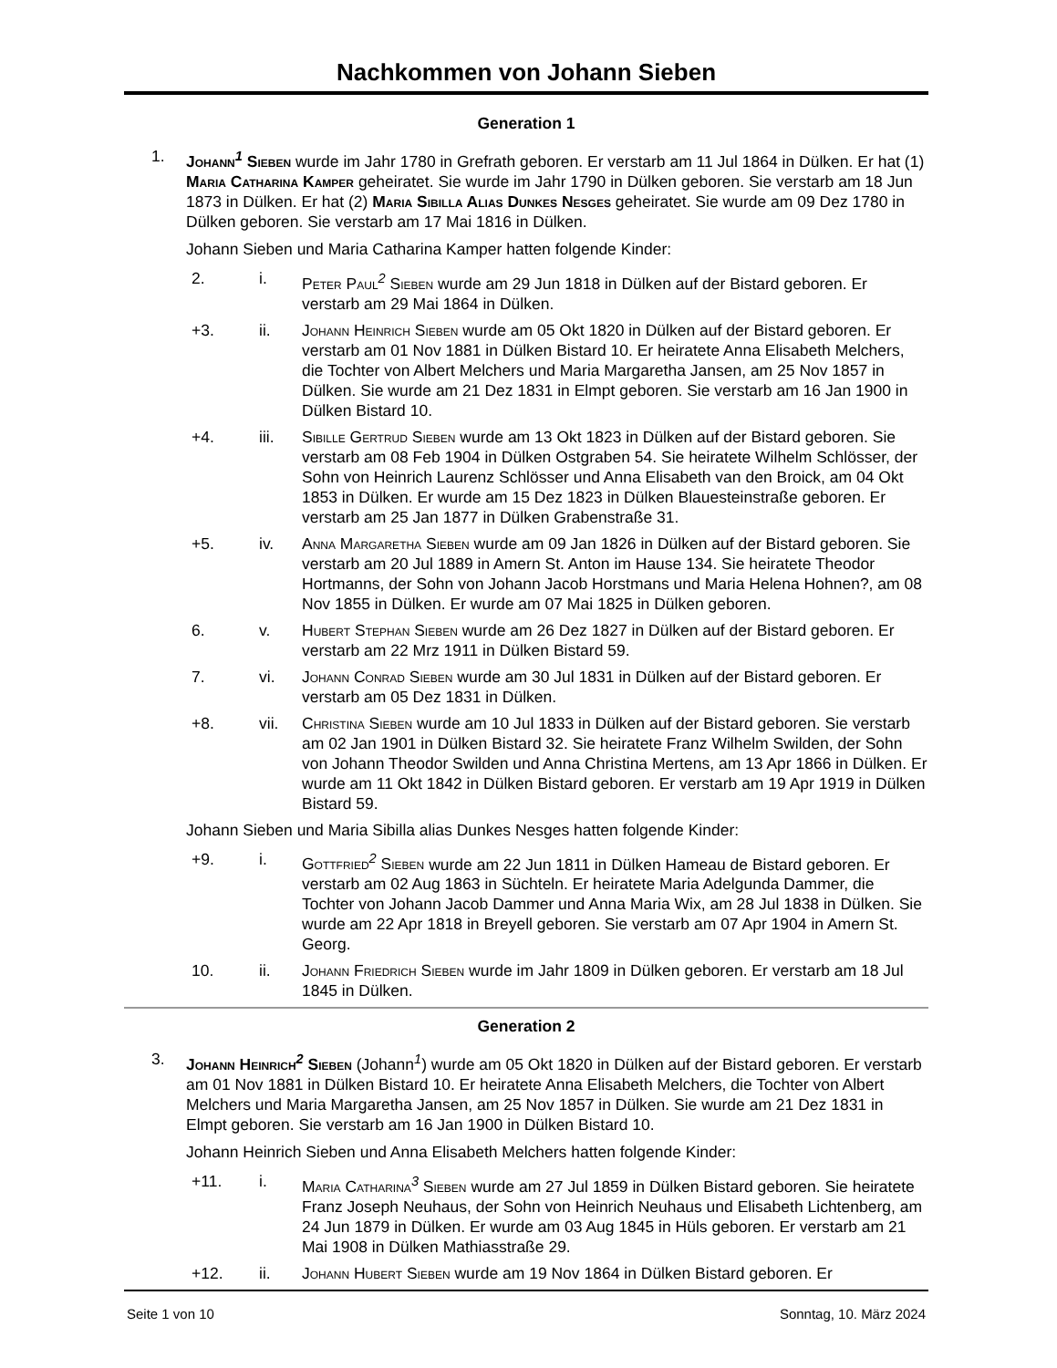Nachkommen von Johann Sieben
Generation 1
1. Johann<sup>1</sup> Sieben wurde im Jahr 1780 in Grefrath geboren. Er verstarb am 11 Jul 1864 in Dülken. Er hat (1) Maria Catharina Kamper geheiratet. Sie wurde im Jahr 1790 in Dülken geboren. Sie verstarb am 18 Jun 1873 in Dülken. Er hat (2) Maria Sibilla Alias Dunkes Nesges geheiratet. Sie wurde am 09 Dez 1780 in Dülken geboren. Sie verstarb am 17 Mai 1816 in Dülken.
Johann Sieben und Maria Catharina Kamper hatten folgende Kinder:
2. i. Peter Paul<sup>2</sup> Sieben wurde am 29 Jun 1818 in Dülken auf der Bistard geboren. Er verstarb am 29 Mai 1864 in Dülken.
+3. ii. Johann Heinrich Sieben wurde am 05 Okt 1820 in Dülken auf der Bistard geboren. Er verstarb am 01 Nov 1881 in Dülken Bistard 10. Er heiratete Anna Elisabeth Melchers, die Tochter von Albert Melchers und Maria Margaretha Jansen, am 25 Nov 1857 in Dülken. Sie wurde am 21 Dez 1831 in Elmpt geboren. Sie verstarb am 16 Jan 1900 in Dülken Bistard 10.
+4. iii. Sibille Gertrud Sieben wurde am 13 Okt 1823 in Dülken auf der Bistard geboren. Sie verstarb am 08 Feb 1904 in Dülken Ostgraben 54. Sie heiratete Wilhelm Schlösser, der Sohn von Heinrich Laurenz Schlösser und Anna Elisabeth van den Broick, am 04 Okt 1853 in Dülken. Er wurde am 15 Dez 1823 in Dülken Blauesteinstraße geboren. Er verstarb am 25 Jan 1877 in Dülken Grabenstraße 31.
+5. iv. Anna Margaretha Sieben wurde am 09 Jan 1826 in Dülken auf der Bistard geboren. Sie verstarb am 20 Jul 1889 in Amern St. Anton im Hause 134. Sie heiratete Theodor Hortmanns, der Sohn von Johann Jacob Horstmans und Maria Helena Hohnen?, am 08 Nov 1855 in Dülken. Er wurde am 07 Mai 1825 in Dülken geboren.
6. v. Hubert Stephan Sieben wurde am 26 Dez 1827 in Dülken auf der Bistard geboren. Er verstarb am 22 Mrz 1911 in Dülken Bistard 59.
7. vi. Johann Conrad Sieben wurde am 30 Jul 1831 in Dülken auf der Bistard geboren. Er verstarb am 05 Dez 1831 in Dülken.
+8. vii. Christina Sieben wurde am 10 Jul 1833 in Dülken auf der Bistard geboren. Sie verstarb am 02 Jan 1901 in Dülken Bistard 32. Sie heiratete Franz Wilhelm Swilden, der Sohn von Johann Theodor Swilden und Anna Christina Mertens, am 13 Apr 1866 in Dülken. Er wurde am 11 Okt 1842 in Dülken Bistard geboren. Er verstarb am 19 Apr 1919 in Dülken Bistard 59.
Johann Sieben und Maria Sibilla alias Dunkes Nesges hatten folgende Kinder:
+9. i. Gottfried<sup>2</sup> Sieben wurde am 22 Jun 1811 in Dülken Hameau de Bistard geboren. Er verstarb am 02 Aug 1863 in Süchteln. Er heiratete Maria Adelgunda Dammer, die Tochter von Johann Jacob Dammer und Anna Maria Wix, am 28 Jul 1838 in Dülken. Sie wurde am 22 Apr 1818 in Breyell geboren. Sie verstarb am 07 Apr 1904 in Amern St. Georg.
10. ii. Johann Friedrich Sieben wurde im Jahr 1809 in Dülken geboren. Er verstarb am 18 Jul 1845 in Dülken.
Generation 2
3. Johann Heinrich<sup>2</sup> Sieben (Johann<sup>1</sup>) wurde am 05 Okt 1820 in Dülken auf der Bistard geboren. Er verstarb am 01 Nov 1881 in Dülken Bistard 10. Er heiratete Anna Elisabeth Melchers, die Tochter von Albert Melchers und Maria Margaretha Jansen, am 25 Nov 1857 in Dülken. Sie wurde am 21 Dez 1831 in Elmpt geboren. Sie verstarb am 16 Jan 1900 in Dülken Bistard 10.
Johann Heinrich Sieben und Anna Elisabeth Melchers hatten folgende Kinder:
+11. i. Maria Catharina<sup>3</sup> Sieben wurde am 27 Jul 1859 in Dülken Bistard geboren. Sie heiratete Franz Joseph Neuhaus, der Sohn von Heinrich Neuhaus und Elisabeth Lichtenberg, am 24 Jun 1879 in Dülken. Er wurde am 03 Aug 1845 in Hüls geboren. Er verstarb am 21 Mai 1908 in Dülken Mathiasstraße 29.
+12. ii. Johann Hubert Sieben wurde am 19 Nov 1864 in Dülken Bistard geboren. Er
Seite 1 von 10 Sonntag, 10. März 2024